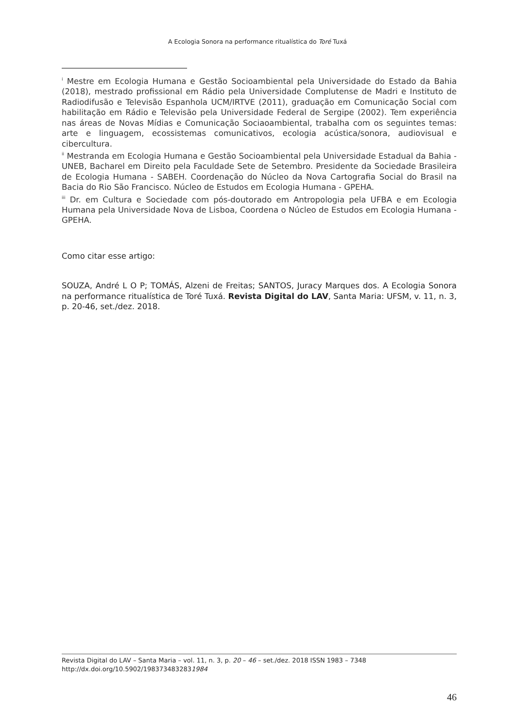A Ecologia Sonora na performance ritualística do Toré Tuxá
<sup>i</sup> Mestre em Ecologia Humana e Gestão Socioambiental pela Universidade do Estado da Bahia (2018), mestrado profissional em Rádio pela Universidade Complutense de Madri e Instituto de Radiodifusão e Televisão Espanhola UCM/IRTVE (2011), graduação em Comunicação Social com habilitação em Rádio e Televisão pela Universidade Federal de Sergipe (2002). Tem experiência nas áreas de Novas Mídias e Comunicação Sociaoambiental, trabalha com os seguintes temas: arte e linguagem, ecossistemas comunicativos, ecologia acústica/sonora, audiovisual e cibercultura.
<sup>ii</sup> Mestranda em Ecologia Humana e Gestão Socioambiental pela Universidade Estadual da Bahia - UNEB, Bacharel em Direito pela Faculdade Sete de Setembro. Presidente da Sociedade Brasileira de Ecologia Humana - SABEH. Coordenação do Núcleo da Nova Cartografia Social do Brasil na Bacia do Rio São Francisco. Núcleo de Estudos em Ecologia Humana - GPEHA.
<sup>iii</sup> Dr. em Cultura e Sociedade com pós-doutorado em Antropologia pela UFBA e em Ecologia Humana pela Universidade Nova de Lisboa, Coordena o Núcleo de Estudos em Ecologia Humana - GPEHA.
Como citar esse artigo:
SOUZA, André L O P; TOMÁS, Alzeni de Freitas; SANTOS, Juracy Marques dos. A Ecologia Sonora na performance ritualística de Toré Tuxá. Revista Digital do LAV, Santa Maria: UFSM, v. 11, n. 3, p. 20-46, set./dez. 2018.
Revista Digital do LAV – Santa Maria – vol. 11, n. 3, p. 20 – 46 – set./dez. 2018 ISSN 1983 – 7348
http://dx.doi.org/10.5902/1983734832831984
46